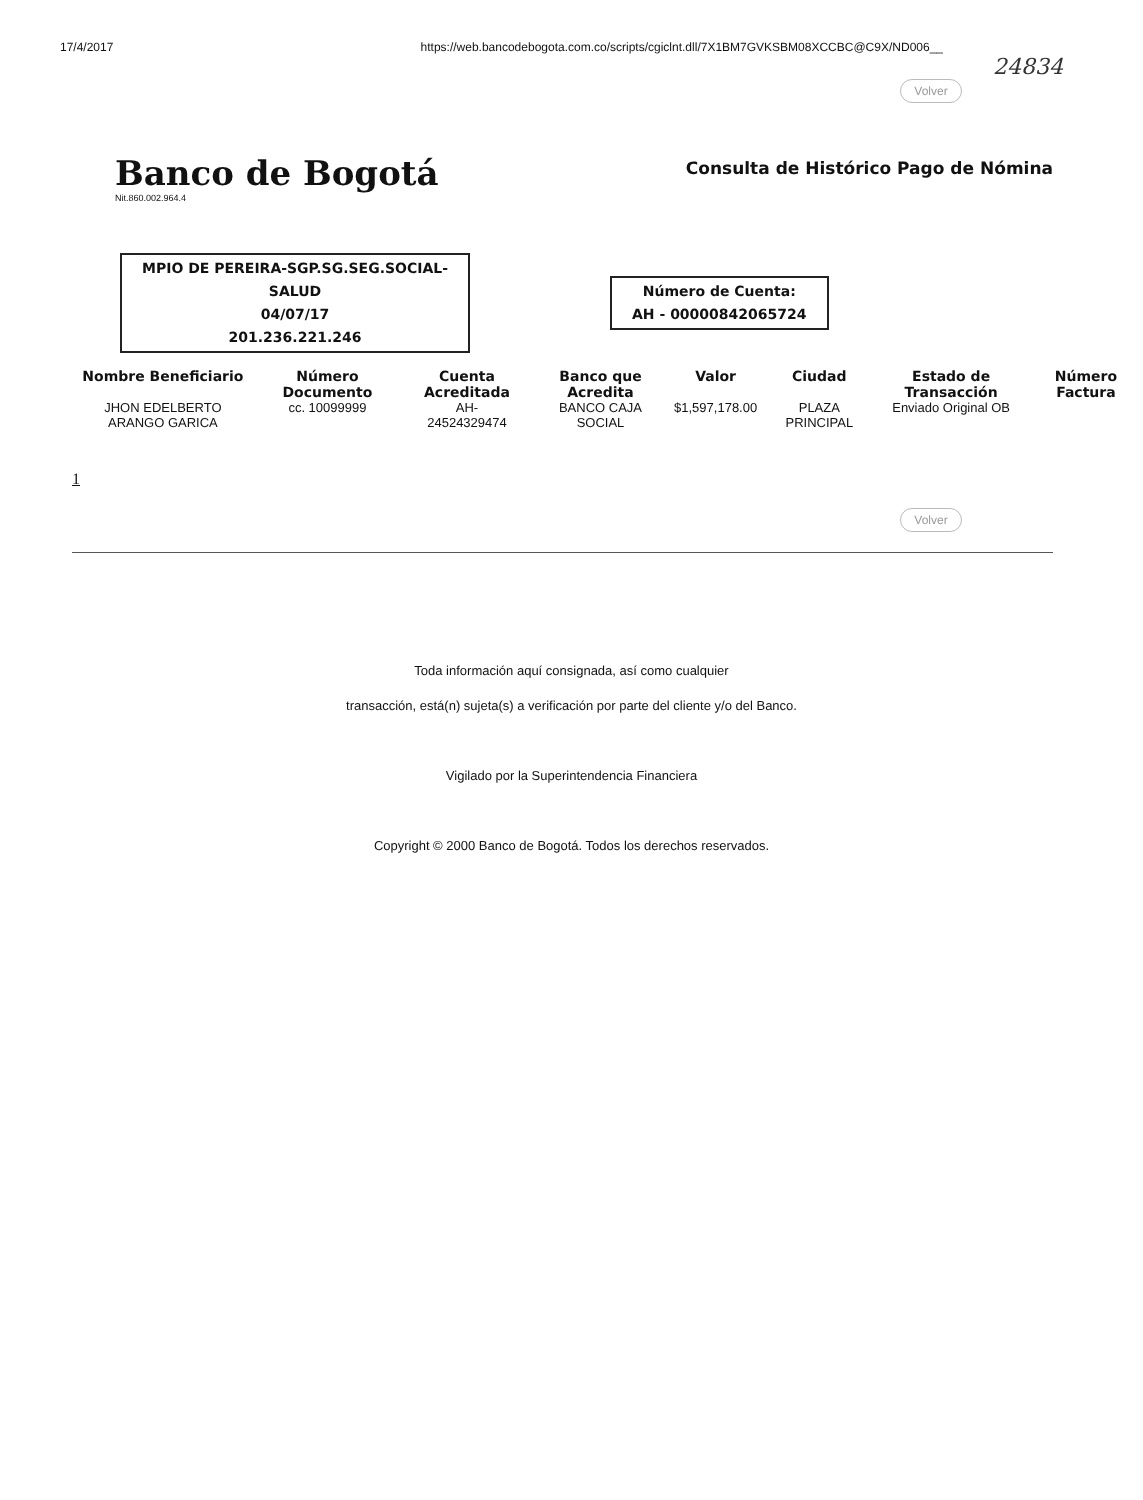17/4/2017 https://web.bancodebogota.com.co/scripts/cgiclnt.dll/7X1BM7GVKSBM08XCCBC@C9X/ND006__
24834
Volver
Banco de Bogotá
Nit.860.002.964.4
Consulta de Histórico Pago de Nómina
MPIO DE PEREIRA-SGP.SG.SEG.SOCIAL-
SALUD
04/07/17
201.236.221.246
Número de Cuenta:
AH - 00000842065724
| Nombre Beneficiario | Número Documento | Cuenta Acreditada | Banco que Acredita | Valor | Ciudad | Estado de Transacción | Número Factura |
| --- | --- | --- | --- | --- | --- | --- | --- |
| JHON EDELBERTO ARANGO GARICA | cc. 10099999 | AH- 24524329474 | BANCO CAJA SOCIAL | $1,597,178.00 | PLAZA PRINCIPAL | Enviado Original OB | |
1
Volver
Toda información aquí consignada, así como cualquier
transacción, está(n) sujeta(s) a verificación por parte del cliente y/o del Banco.
Vigilado por la Superintendencia Financiera
Copyright © 2000 Banco de Bogotá. Todos los derechos reservados.